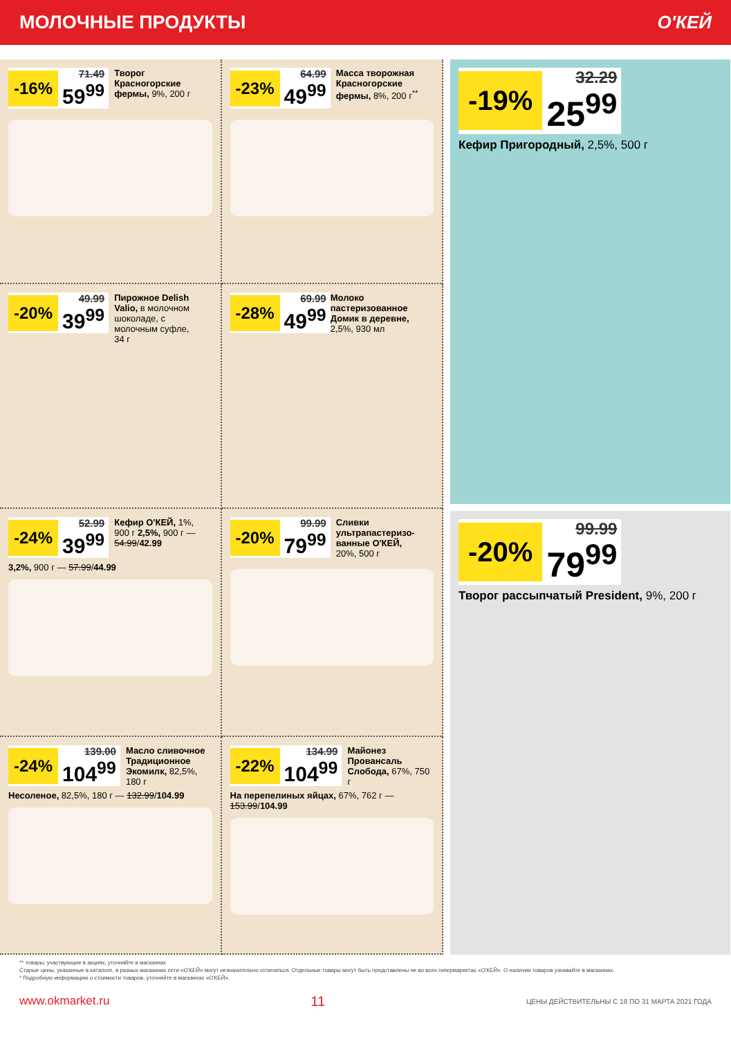МОЛОЧНЫЕ ПРОДУКТЫ О'КЕЙ
-16% 71.49
59<sup>99</sup>
Творог Красногорские фермы, 9%, 200 г
-23% 64.99
49<sup>99</sup>
Масса творожная Красногорские фермы, 8%, 200 г<sup>**</sup>
-20% 49.99
39<sup>99</sup>
Пирожное Delish Valio, в молочном шоколаде, с молочным суфле, 34 г
-28% 69.99
49<sup>99</sup>
Молоко пастеризованное Домик в деревне, 2,5%, 930 мл
-24% 52.99
39<sup>99</sup>
Кефир О'КЕЙ, 1%, 900 г 2,5%, 900 г — 54.99/42.99
3,2%, 900 г — 57.99/44.99
-20% 99.99
79<sup>99</sup>
Сливки ультрапастеризо-ванные О'КЕЙ, 20%, 500 г
-24% 139.00
104<sup>99</sup>
Масло сливочное Традиционное Экомилк, 82,5%, 180 г
Несоленое, 82,5%, 180 г — 132.99/104.99
-22% 134.99
104<sup>99</sup>
Майонез Провансаль Слобода, 67%, 750 г
На перепелиных яйцах, 67%, 762 г — 153.99/104.99
-19% 32.29
25<sup>99</sup>
Кефир Пригородный, 2,5%, 500 г
-20% 99.99
79<sup>99</sup>
Творог рассыпчатый President, 9%, 200 г
** товары, участвующие в акциях, уточняйте в магазинах
Старые цены, указанные в каталоге, в разных магазинах сети «О'КЕЙ» могут незначительно отличаться. Отдельные товары могут быть представлены не во всех гипермаркетах «О'КЕЙ». О наличии товаров узнавайте в магазинах.
* Подробную информацию о стоимости товаров, уточняйте в магазинах «О'КЕЙ».
www.okmarket.ru 11 ЦЕНЫ ДЕЙСТВИТЕЛЬНЫ С 18 ПО 31 МАРТА 2021 ГОДА